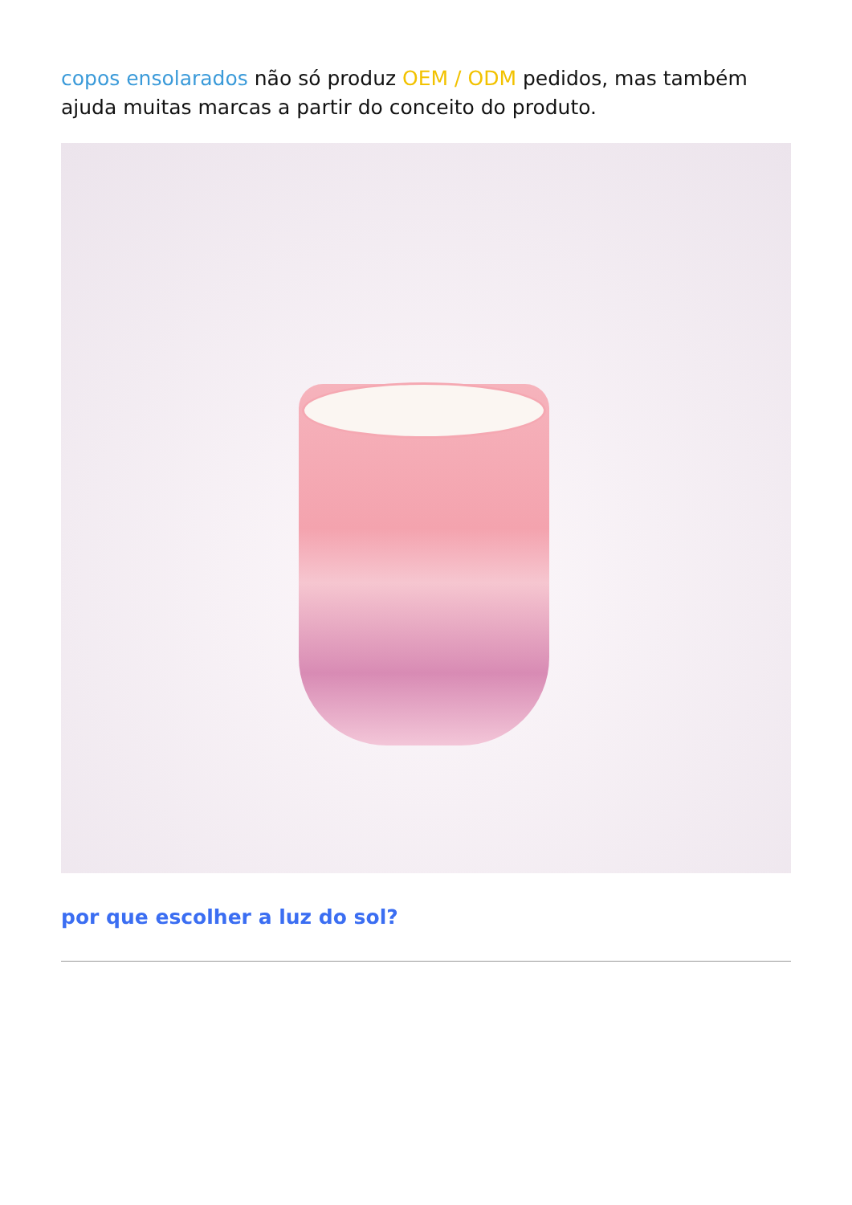copos ensolarados não só produz OEM / ODM pedidos, mas também ajuda muitas marcas a partir do conceito do produto.
por que escolher a luz do sol?